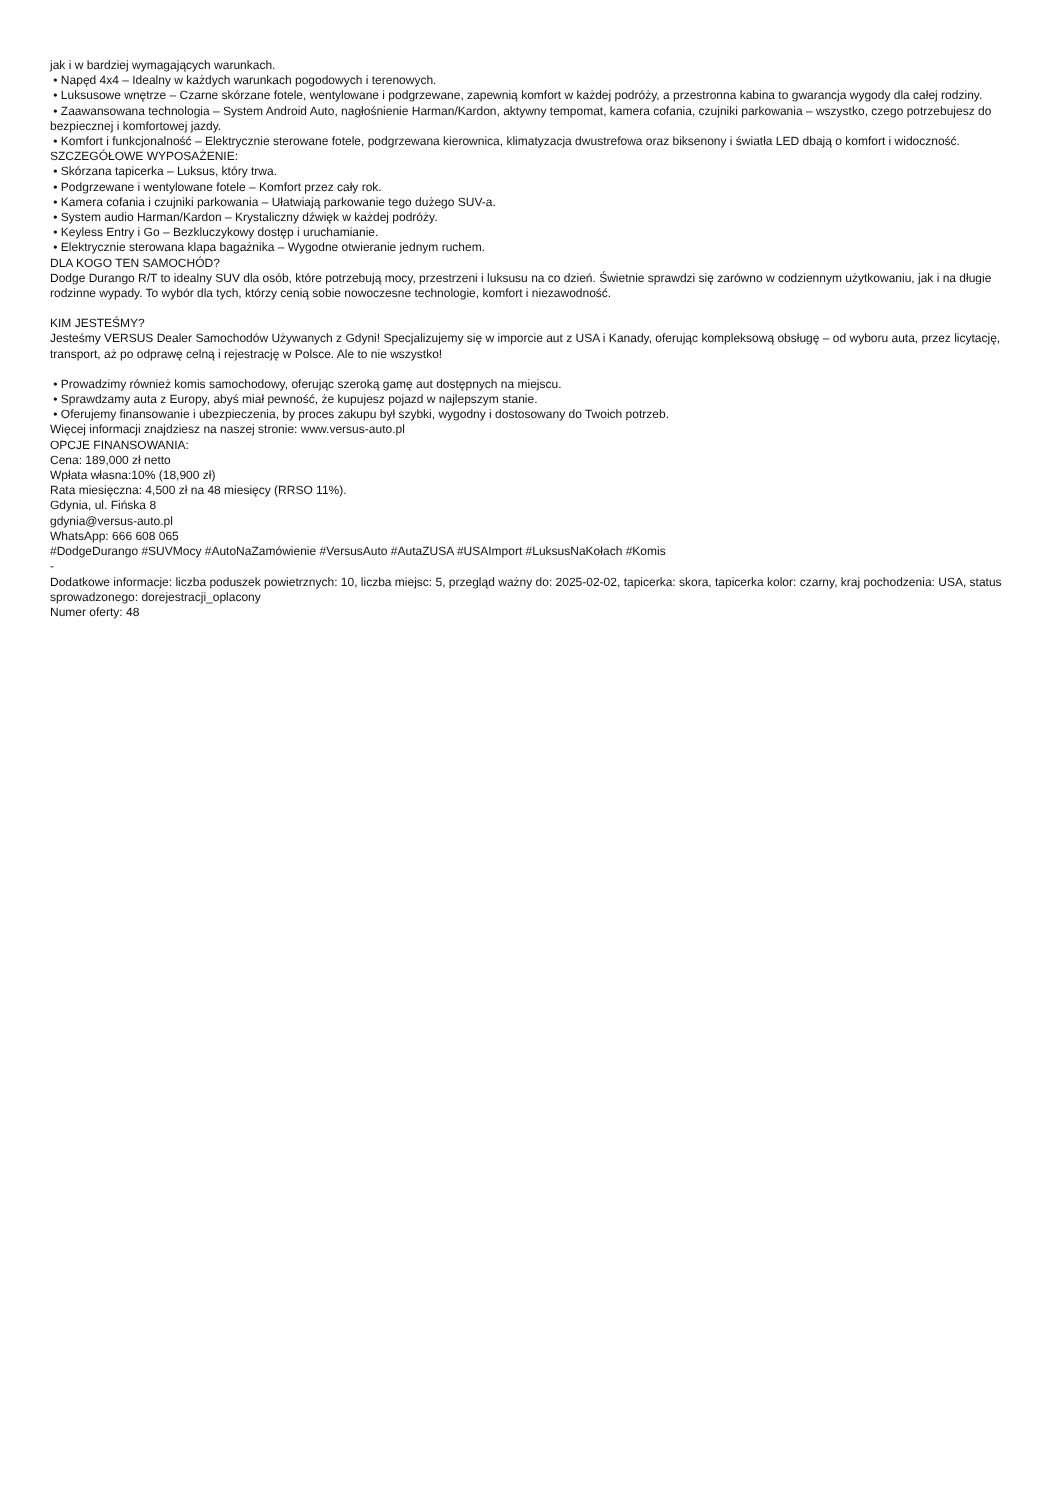jak i w bardziej wymagających warunkach.
• Napęd 4x4 – Idealny w każdych warunkach pogodowych i terenowych.
• Luksusowe wnętrze – Czarne skórzane fotele, wentylowane i podgrzewane, zapewnią komfort w każdej podróży, a przestronna kabina to gwarancja wygody dla całej rodziny.
• Zaawansowana technologia – System Android Auto, nagłośnienie Harman/Kardon, aktywny tempomat, kamera cofania, czujniki parkowania – wszystko, czego potrzebujesz do bezpiecznej i komfortowej jazdy.
• Komfort i funkcjonalność – Elektrycznie sterowane fotele, podgrzewana kierownica, klimatyzacja dwustrefowa oraz biksenony i światła LED dbają o komfort i widoczność.
SZCZEGÓŁOWE WYPOSAŻENIE:
• Skórzana tapicerka – Luksus, który trwa.
• Podgrzewane i wentylowane fotele – Komfort przez cały rok.
• Kamera cofania i czujniki parkowania – Ułatwiają parkowanie tego dużego SUV-a.
• System audio Harman/Kardon – Krystaliczny dźwięk w każdej podróży.
• Keyless Entry i Go – Bezkluczykowy dostęp i uruchamianie.
• Elektrycznie sterowana klapa bagażnika – Wygodne otwieranie jednym ruchem.
DLA KOGO TEN SAMOCHÓD?
Dodge Durango R/T to idealny SUV dla osób, które potrzebują mocy, przestrzeni i luksusu na co dzień. Świetnie sprawdzi się zarówno w codziennym użytkowaniu, jak i na długie rodzinne wypady. To wybór dla tych, którzy cenią sobie nowoczesne technologie, komfort i niezawodność.
KIM JESTEŚMY?
Jesteśmy VERSUS Dealer Samochodów Używanych z Gdyni! Specjalizujemy się w imporcie aut z USA i Kanady, oferując kompleksową obsługę – od wyboru auta, przez licytację, transport, aż po odprawę celną i rejestrację w Polsce. Ale to nie wszystko!
• Prowadzimy również komis samochodowy, oferując szeroką gamę aut dostępnych na miejscu.
• Sprawdzamy auta z Europy, abyś miał pewność, że kupujesz pojazd w najlepszym stanie.
• Oferujemy finansowanie i ubezpieczenia, by proces zakupu był szybki, wygodny i dostosowany do Twoich potrzeb.
Więcej informacji znajdziesz na naszej stronie: www.versus-auto.pl
OPCJE FINANSOWANIA:
Cena: 189,000 zł netto
Wpłata własna:10% (18,900 zł)
Rata miesięczna: 4,500 zł na 48 miesięcy (RRSO 11%).
Gdynia, ul. Fińska 8
gdynia@versus-auto.pl
WhatsApp: 666 608 065
#DodgeDurango #SUVMocy #AutoNaZamówienie #VersusAuto #AutaZUSA #USAImport #LuksusNaKołach #Komis
-
Dodatkowe informacje: liczba poduszek powietrznych: 10, liczba miejsc: 5, przegląd ważny do: 2025-02-02, tapicerka: skora, tapicerka kolor: czarny, kraj pochodzenia: USA, status sprowadzonego: dorejestracji_oplacony
Numer oferty: 48